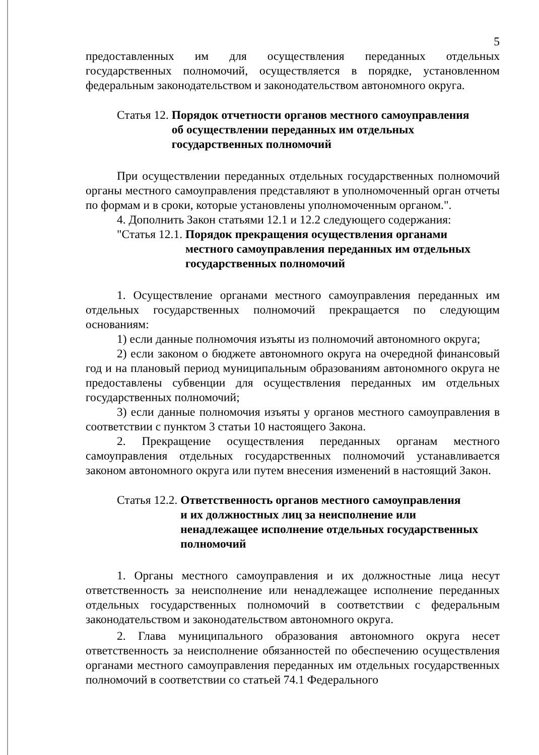5
предоставленных им для осуществления переданных отдельных государственных полномочий, осуществляется в порядке, установленном федеральным законодательством и законодательством автономного округа.
Статья 12. Порядок отчетности органов местного самоуправления
об осуществлении переданных им отдельных
государственных полномочий
При осуществлении переданных отдельных государственных полномочий органы местного самоуправления представляют в уполномоченный орган отчеты по формам и в сроки, которые установлены уполномоченным органом.".
4. Дополнить Закон статьями 12.1 и 12.2 следующего содержания:
"Статья 12.1. Порядок прекращения осуществления органами
местного самоуправления переданных им отдельных
государственных полномочий
1. Осуществление органами местного самоуправления переданных им отдельных государственных полномочий прекращается по следующим основаниям:
1) если данные полномочия изъяты из полномочий автономного округа;
2) если законом о бюджете автономного округа на очередной финансовый год и на плановый период муниципальным образованиям автономного округа не предоставлены субвенции для осуществления переданных им отдельных государственных полномочий;
3) если данные полномочия изъяты у органов местного самоуправления в соответствии с пунктом 3 статьи 10 настоящего Закона.
2. Прекращение осуществления переданных органам местного самоуправления отдельных государственных полномочий устанавливается законом автономного округа или путем внесения изменений в настоящий Закон.
Статья 12.2. Ответственность органов местного самоуправления
и их должностных лиц за неисполнение или
ненадлежащее исполнение отдельных государственных
полномочий
1. Органы местного самоуправления и их должностные лица несут ответственность за неисполнение или ненадлежащее исполнение переданных отдельных государственных полномочий в соответствии с федеральным законодательством и законодательством автономного округа.
2. Глава муниципального образования автономного округа несет ответственность за неисполнение обязанностей по обеспечению осуществления органами местного самоуправления переданных им отдельных государственных полномочий в соответствии со статьей 74.1 Федерального